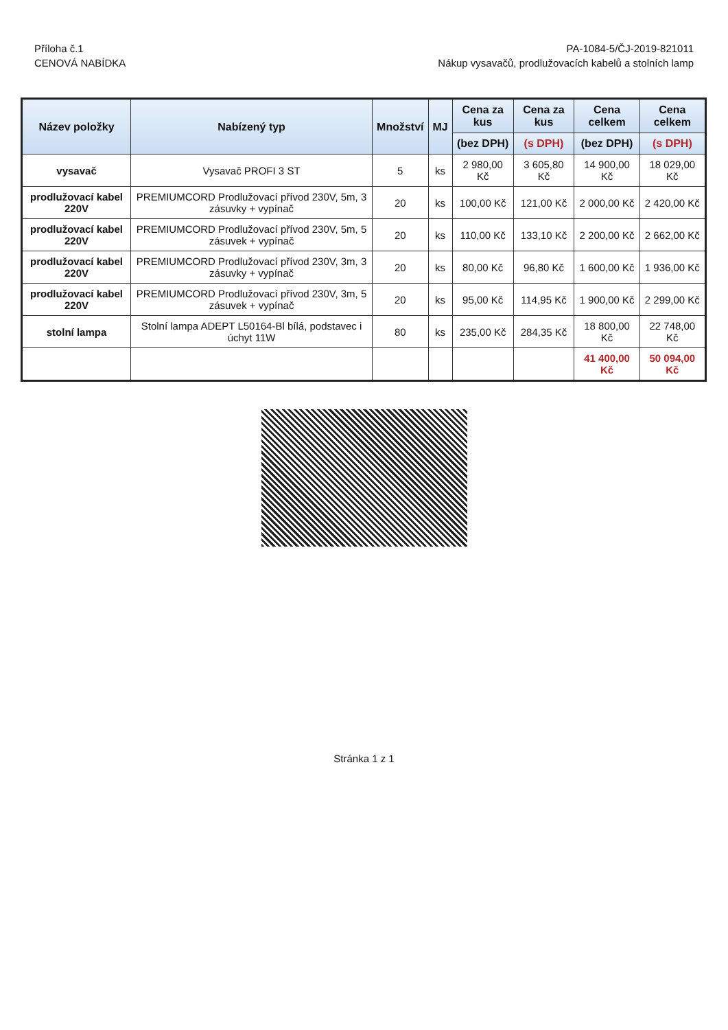Příloha č.1
CENOVÁ NABÍDKA
PA-1084-5/ČJ-2019-821011
Nákup vysavačů, prodlužovacích kabelů a stolních lamp
| Název položky | Nabízený typ | Množství | MJ | Cena za kus | Cena za kus | Cena celkem | Cena celkem |
| --- | --- | --- | --- | --- | --- | --- | --- |
| | | | | (bez DPH) | (s DPH) | (bez DPH) | (s DPH) |
| vysavač | Vysavač PROFI 3 ST | 5 | ks | 2 980,00 Kč | 3 605,80 Kč | 14 900,00 Kč | 18 029,00 Kč |
| prodlužovací kabel 220V | PREMIUMCORD Prodlužovací přívod 230V, 5m, 3 zásuvky + vypínač | 20 | ks | 100,00 Kč | 121,00 Kč | 2 000,00 Kč | 2 420,00 Kč |
| prodlužovací kabel 220V | PREMIUMCORD Prodlužovací přívod 230V, 5m, 5 zásuvek + vypínač | 20 | ks | 110,00 Kč | 133,10 Kč | 2 200,00 Kč | 2 662,00 Kč |
| prodlužovací kabel 220V | PREMIUMCORD Prodlužovací přívod 230V, 3m, 3 zásuvky + vypínač | 20 | ks | 80,00 Kč | 96,80 Kč | 1 600,00 Kč | 1 936,00 Kč |
| prodlužovací kabel 220V | PREMIUMCORD Prodlužovací přívod 230V, 3m, 5 zásuvek + vypínač | 20 | ks | 95,00 Kč | 114,95 Kč | 1 900,00 Kč | 2 299,00 Kč |
| stolní lampa | Stolní lampa ADEPT L50164-Bl bílá, podstavec i úchyt 11W | 80 | ks | 235,00 Kč | 284,35 Kč | 18 800,00 Kč | 22 748,00 Kč |
| | | | | | | 41 400,00 Kč | 50 094,00 Kč |
Stránka 1 z 1